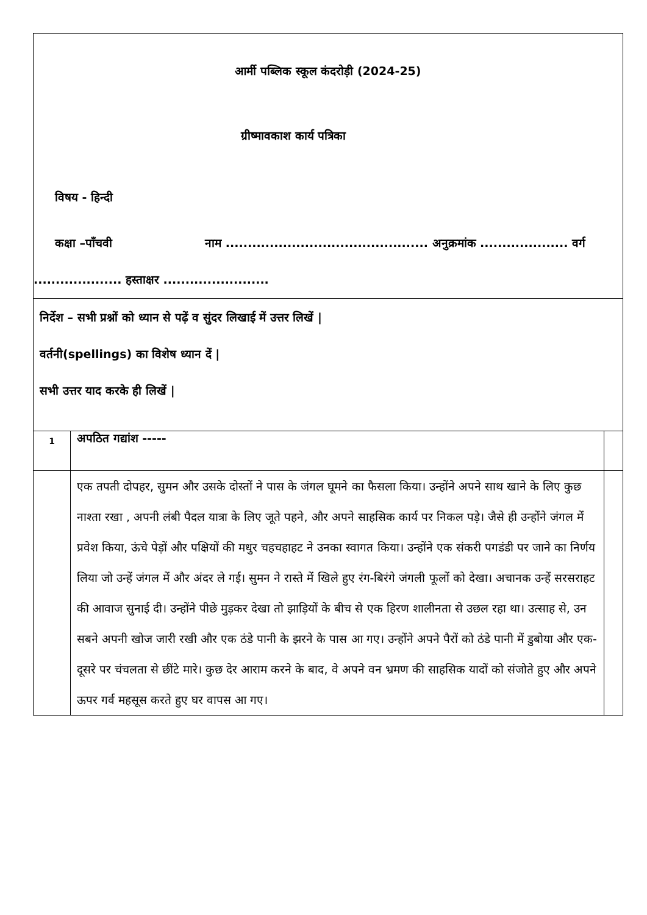| आर्मी पब्लिक स्कूल कंदरोड़ी (2024-25) ग्रीष्मावकाश कार्य पत्रिका विषय - हिन्दी कक्षा –पाँचवी नाम .............................................. अनुक्रमांक .................... वर्ग .................... हस्ताक्षर ........................ | | |
| निर्देश – सभी प्रश्नों को ध्यान से पढ़ें व सुंदर लिखाई में उत्तर लिखें / वर्तनी(spellings) का विशेष ध्यान दें / सभी उत्तर याद करके ही लिखें / | | |
| 1 | अपठित गद्यांश ----- | |
| | एक तपती दोपहर, सुमन और उसके दोस्तों ने पास के जंगल घूमने का फैसला किया। उन्होंने अपने साथ खाने के लिए कुछ नाश्ता रखा , अपनी लंबी पैदल यात्रा के लिए जूते पहने, और अपने साहसिक कार्य पर निकल पड़े। जैसे ही उन्होंने जंगल में प्रवेश किया, ऊंचे पेड़ों और पक्षियों की मधुर चहचहाहट ने उनका स्वागत किया। उन्होंने एक संकरी पगडंडी पर जाने का निर्णय लिया जो उन्हें जंगल में और अंदर ले गई। सुमन ने रास्ते में खिले हुए रंग-बिरंगे जंगली फूलों को देखा। अचानक उन्हें सरसराहट की आवाज सुनाई दी। उन्होंने पीछे मुड़कर देखा तो झाड़ियों के बीच से एक हिरण शालीनता से उछल रहा था। उत्साह से, उन सबने अपनी खोज जारी रखी और एक ठंडे पानी के झरने के पास आ गए। उन्होंने अपने पैरों को ठंडे पानी में डुबोया और एक-दूसरे पर चंचलता से छींटे मारे। कुछ देर आराम करने के बाद, वे अपने वन भ्रमण की साहसिक यादों को संजोते हुए और अपने ऊपर गर्व महसूस करते हुए घर वापस आ गए। | |